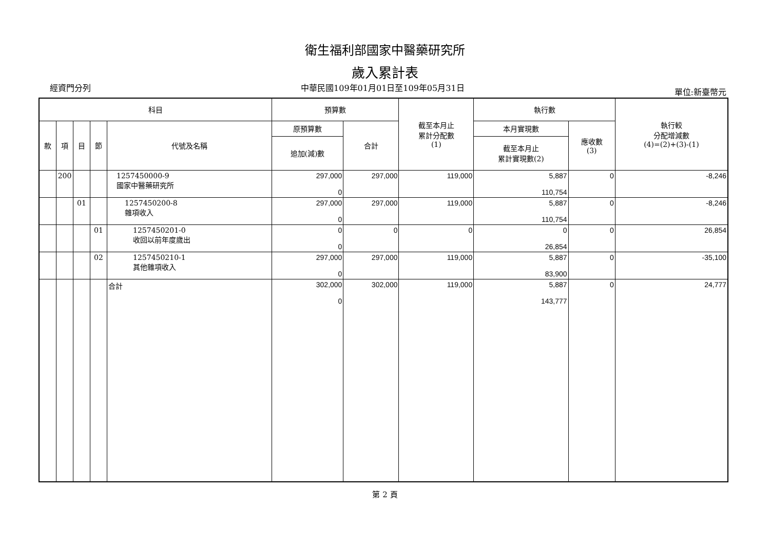衛生福利部國家中醫藥研究所
歲入累計表
經資門分列 中華民國109年01月01日至109年05月31日 單位:新臺幣元
| 科目 | | | | | 預算數 | | 截至本月止 累計分配數 (1) | 執行數 | | 執行較 分配增減數 (4)=(2)+(3)-(1) |
| --- | --- | --- | --- | --- | --- | --- | --- | --- | --- | --- |
| 款 | 項 | 目 | 節 | 代號及名稱 | 原預算數 | 合計 | | 本月實現數 | 應收數 (3) | |
| | | | | | 追加(減)數 | | | 截至本月止 累計實現數(2) | | |
| | 200 | | | 1257450000-9 國家中醫藥研究所 | 297,000 0 | 297,000 | 119,000 | 5,887 110,754 | 0 | -8,246 |
| | | 01 | | 1257450200-8 雜項收入 | 297,000 0 | 297,000 | 119,000 | 5,887 110,754 | 0 | -8,246 |
| | | | 01 | 1257450201-0 收回以前年度歲出 | 0 0 | 0 | 0 | 0 26,854 | 0 | 26,854 |
| | | | 02 | 1257450210-1 其他雜項收入 | 297,000 0 | 297,000 | 119,000 | 5,887 83,900 | 0 | -35,100 |
| | | | | 合計 | 302,000 0 | 302,000 | 119,000 | 5,887 143,777 | 0 | 24,777 |
第 2 頁